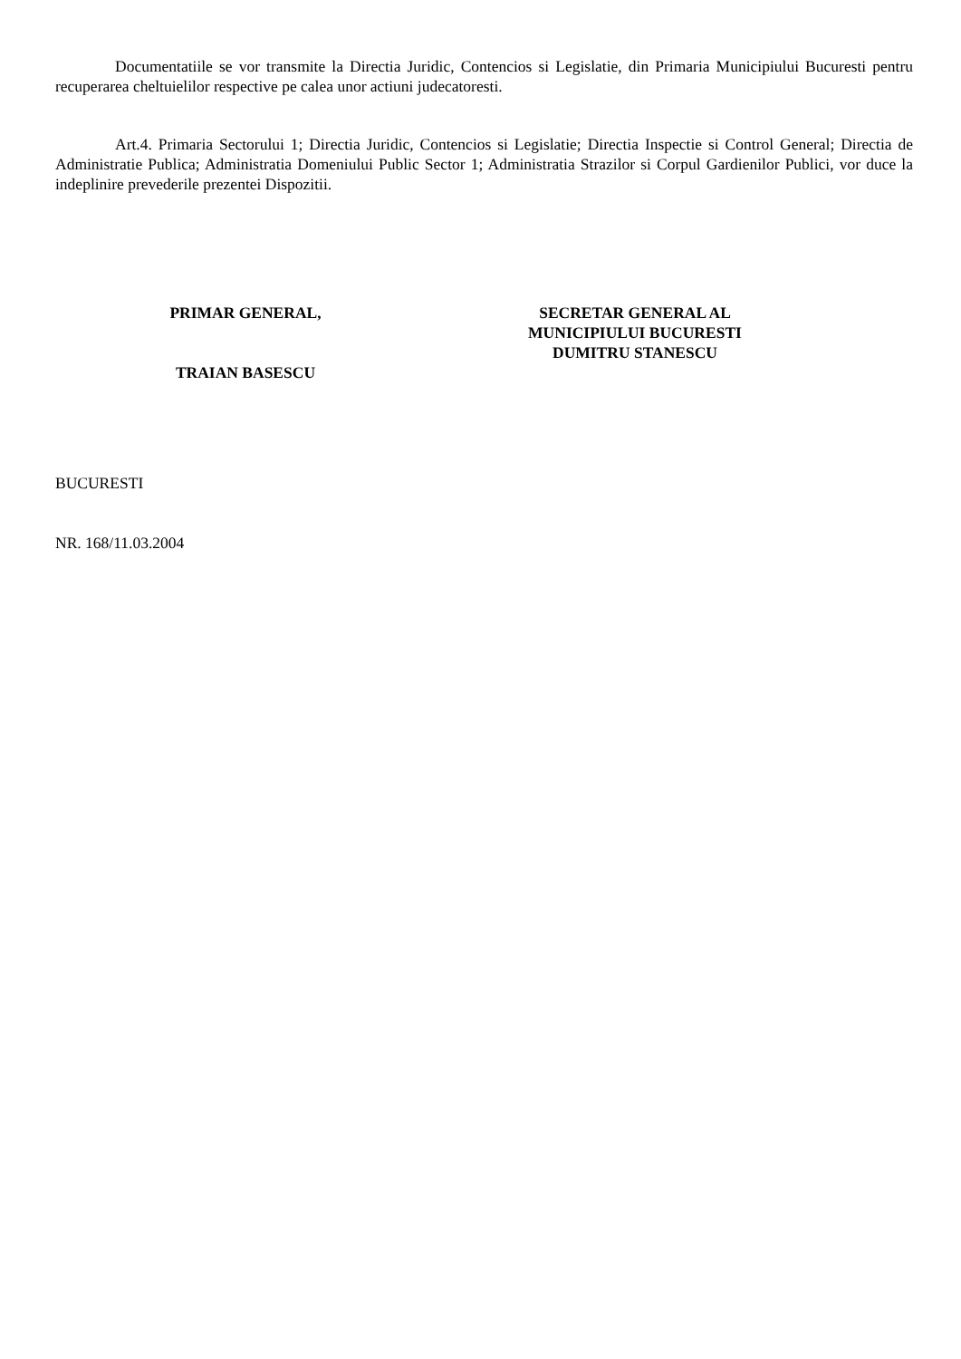Documentatiile se vor transmite la Directia Juridic, Contencios si Legislatie, din Primaria Municipiului Bucuresti pentru recuperarea cheltuielilor respective pe calea unor actiuni judecatoresti.
Art.4. Primaria Sectorului 1; Directia Juridic, Contencios si Legislatie; Directia Inspectie si Control General; Directia de Administratie Publica; Administratia Domeniului Public Sector 1; Administratia Strazilor si Corpul Gardienilor Publici, vor duce la indeplinire prevederile prezentei Dispozitii.
PRIMAR GENERAL,
TRAIAN BASESCU
SECRETAR GENERAL AL
MUNICIPIULUI BUCURESTI
DUMITRU STANESCU
BUCURESTI
NR. 168/11.03.2004